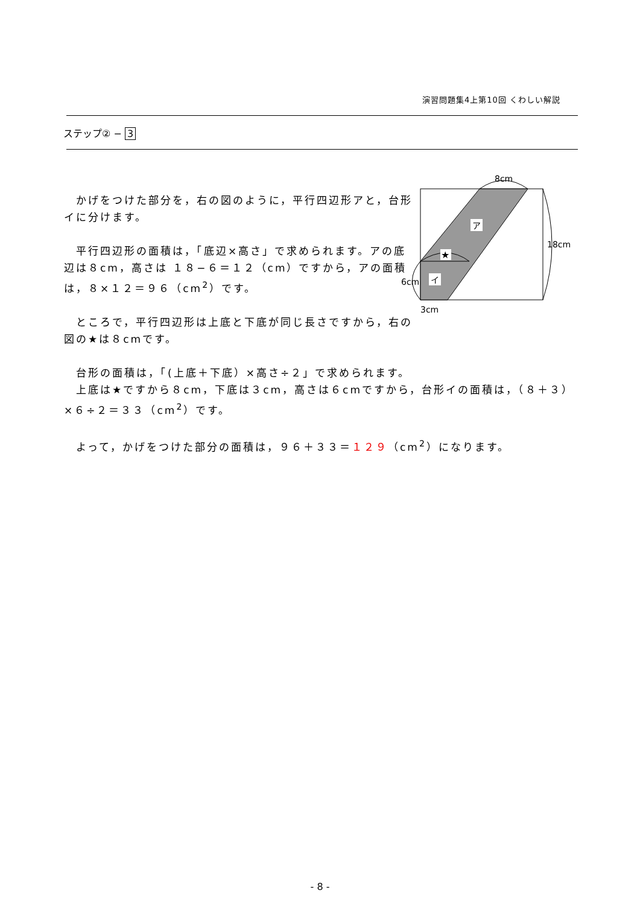演習問題集4上第10回 くわしい解説
ステップ② − 3
ア
★
イ
8cm
18cm
6cm
3cm
　かげをつけた部分を，右の図のように，平行四辺形アと，台形イに分けます。
　平行四辺形の面積は，「底辺×高さ」で求められます。アの底辺は８cm，高さは １８−６＝１２（cm）ですから，アの面積は，８×１２＝９６（cm<sup>2</sup>）です。
　ところで，平行四辺形は上底と下底が同じ長さですから，右の図の★は８cmです。
　台形の面積は，「(上底＋下底）×高さ÷２」で求められます。
　上底は★ですから８cm，下底は３cm，高さは６cmですから，台形イの面積は，（８＋３）×６÷２＝３３（cm<sup>2</sup>）です。
　よって，かげをつけた部分の面積は，９６＋３３＝１２９（cm<sup>2</sup>）になります。
- 8 -